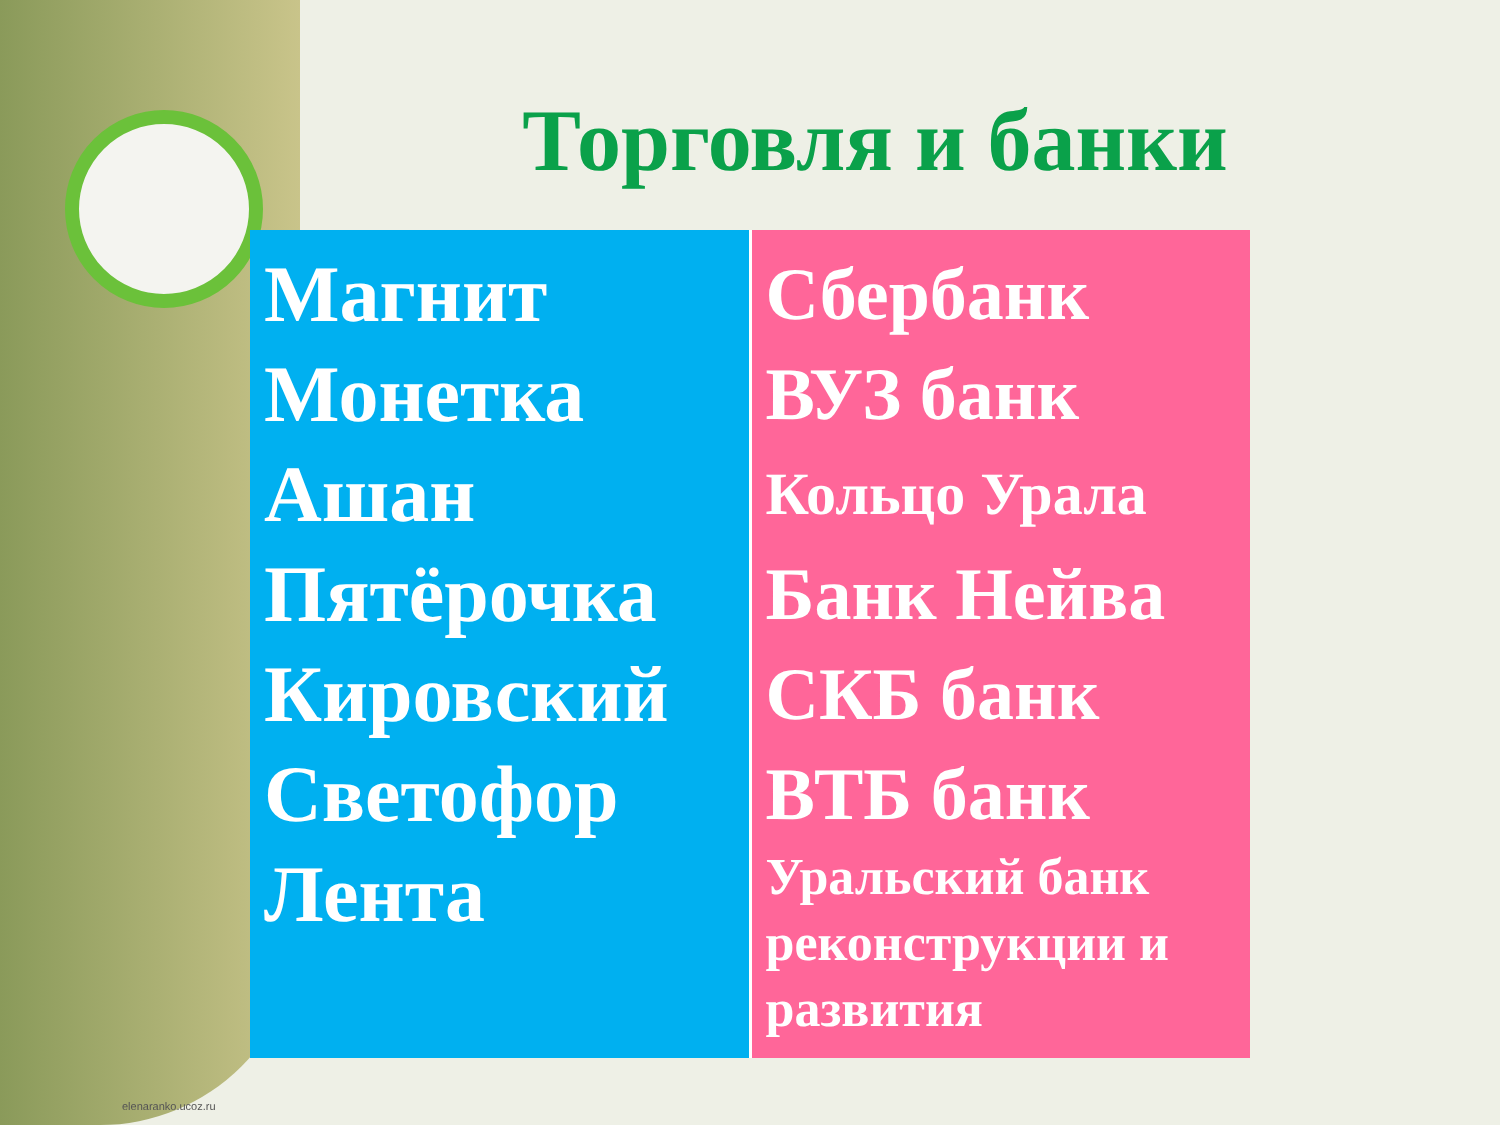Торговля и банки
| Магнит Монетка Ашан Пятёрочка Кировский Светофор Лента | Сбербанк ВУЗ банк Кольцо Урала Банк Нейва СКБ банк ВТБ банк Уральский банк реконструкции и развития |
elenaranko.ucoz.ru